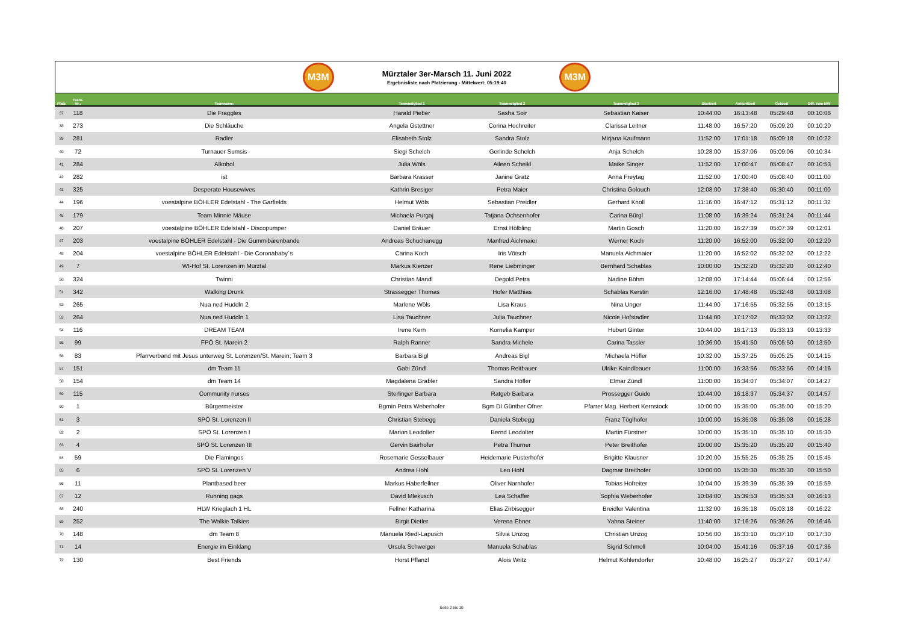M3M
Mürztaler 3er-Marsch 11. Juni 2022
Ergebnisliste nach Platzierung - Mittelwert: 05:19:40
M3M
| Platz | Team- Nr.: | Teamname: | Teammitglied 1 | Teammitglied 2 | Teammitglied 3 | Startzeit | Ankunftzeit | Gehzeit | Diff. zum MW |
| --- | --- | --- | --- | --- | --- | --- | --- | --- | --- |
| 37 | 118 | Die Fraggles | Harald Pieber | Sasha Soir | Sebastian Kaiser | 10:44:00 | 16:13:48 | 05:29:48 | 00:10:08 |
| 38 | 273 | Die Schläuche | Angela Gstettner | Corina Hochreiter | Clarissa Leitner | 11:48:00 | 16:57:20 | 05:09:20 | 00:10:20 |
| 39 | 281 | Radler | Elisabeth Stolz | Sandra Stolz | Mirjana Kaufmann | 11:52:00 | 17:01:18 | 05:09:18 | 00:10:22 |
| 40 | 72 | Turnauer Sumsis | Siegi Schelch | Gerlinde Schelch | Anja Schelch | 10:28:00 | 15:37:06 | 05:09:06 | 00:10:34 |
| 41 | 284 | Alkohol | Julia Wöls | Aileen Scheikl | Maike Singer | 11:52:00 | 17:00:47 | 05:08:47 | 00:10:53 |
| 42 | 282 | ist | Barbara Krasser | Janine Gratz | Anna Freytag | 11:52:00 | 17:00:40 | 05:08:40 | 00:11:00 |
| 43 | 325 | Desperate Housewives | Kathrin Bresiger | Petra Maier | Christina Golouch | 12:08:00 | 17:38:40 | 05:30:40 | 00:11:00 |
| 44 | 196 | voestalpine BÖHLER Edelstahl - The Garfields | Helmut Wöls | Sebastian Preidler | Gerhard Knoll | 11:16:00 | 16:47:12 | 05:31:12 | 00:11:32 |
| 45 | 179 | Team Minnie Mäuse | Michaela Purgaj | Tatjana Ochsenhofer | Carina Bürgl | 11:08:00 | 16:39:24 | 05:31:24 | 00:11:44 |
| 46 | 207 | voestalpine BÖHLER Edelstahl - Discopumper | Daniel Bräuer | Ernst Hölbling | Martin Gosch | 11:20:00 | 16:27:39 | 05:07:39 | 00:12:01 |
| 47 | 203 | voestalpine BÖHLER Edelstahl - Die Gummibärenbande | Andreas Schuchanegg | Manfred Aichmaier | Werner Koch | 11:20:00 | 16:52:00 | 05:32:00 | 00:12:20 |
| 48 | 204 | voestalpine BÖHLER Edelstahl - Die Coronababy`s | Carina Koch | Iris Vötsch | Manuela Aichmaier | 11:20:00 | 16:52:02 | 05:32:02 | 00:12:22 |
| 49 | 7 | WI-Hof St. Lorenzen im Mürztal | Markus Kienzer | Rene Liebminger | Bernhard Schablas | 10:00:00 | 15:32:20 | 05:32:20 | 00:12:40 |
| 50 | 324 | Twinni | Christian Mandl | Degold Petra | Nadine Böhm | 12:08:00 | 17:14:44 | 05:06:44 | 00:12:56 |
| 51 | 342 | Walking Drunk | Strassegger Thomas | Hofer Matthias | Schablas Kerstin | 12:16:00 | 17:48:48 | 05:32:48 | 00:13:08 |
| 52 | 265 | Nua ned Huddln 2 | Marlene Wöls | Lisa Kraus | Nina Unger | 11:44:00 | 17:16:55 | 05:32:55 | 00:13:15 |
| 53 | 264 | Nua ned Huddln 1 | Lisa Tauchner | Julia Tauchner | Nicole Hofstadler | 11:44:00 | 17:17:02 | 05:33:02 | 00:13:22 |
| 54 | 116 | DREAM TEAM | Irene Kern | Kornelia Kamper | Hubert Ginter | 10:44:00 | 16:17:13 | 05:33:13 | 00:13:33 |
| 55 | 99 | FPÖ St. Marein 2 | Ralph Ranner | Sandra Michele | Carina Tassler | 10:36:00 | 15:41:50 | 05:05:50 | 00:13:50 |
| 56 | 83 | Pfarrverband mit Jesus unterweg St. Lorenzen/St. Marein; Team 3 | Barbara Bigl | Andreas Bigl | Michaela Höfler | 10:32:00 | 15:37:25 | 05:05:25 | 00:14:15 |
| 57 | 151 | dm Team 11 | Gabi Zündl | Thomas Reitbauer | Ulrike Kaindlbauer | 11:00:00 | 16:33:56 | 05:33:56 | 00:14:16 |
| 58 | 154 | dm Team 14 | Magdalena Grabler | Sandra Höfler | Elmar Zündl | 11:00:00 | 16:34:07 | 05:34:07 | 00:14:27 |
| 59 | 115 | Community nurses | Sterlinger Barbara | Ratgeb Barbara | Prossegger Guido | 10:44:00 | 16:18:37 | 05:34:37 | 00:14:57 |
| 60 | 1 | Bürgermeister | Bgmin Petra Weberhofer | Bgm DI Günther Ofner | Pfarrer Mag. Herbert Kernstock | 10:00:00 | 15:35:00 | 05:35:00 | 00:15:20 |
| 61 | 3 | SPÖ St. Lorenzen II | Christian Stebegg | Daniela Stebegg | Franz Töglhofer | 10:00:00 | 15:35:08 | 05:35:08 | 00:15:28 |
| 62 | 2 | SPÖ St. Lorenzen I | Marion Leodolter | Bernd Leodolter | Martin Fürstner | 10:00:00 | 15:35:10 | 05:35:10 | 00:15:30 |
| 63 | 4 | SPÖ St. Lorenzen III | Gervin Bairhofer | Petra Thurner | Peter Breithofer | 10:00:00 | 15:35:20 | 05:35:20 | 00:15:40 |
| 64 | 59 | Die Flamingos | Rosemarie Gesselbauer | Heidemarie Pusterhofer | Brigitte Klausner | 10:20:00 | 15:55:25 | 05:35:25 | 00:15:45 |
| 65 | 6 | SPÖ St. Lorenzen V | Andrea Hohl | Leo Hohl | Dagmar Breithofer | 10:00:00 | 15:35:30 | 05:35:30 | 00:15:50 |
| 66 | 11 | Plantbased beer | Markus Haberfellner | Oliver Narnhofer | Tobias Hofreiter | 10:04:00 | 15:39:39 | 05:35:39 | 00:15:59 |
| 67 | 12 | Running gags | David Mlekusch | Lea Schaffer | Sophia Weberhofer | 10:04:00 | 15:39:53 | 05:35:53 | 00:16:13 |
| 68 | 240 | HLW Krieglach 1 HL | Fellner Katharina | Elias Zirbisegger | Breidler Valentina | 11:32:00 | 16:35:18 | 05:03:18 | 00:16:22 |
| 69 | 252 | The Walkie Talkies | Birgit Dietler | Verena Ebner | Yahna Steiner | 11:40:00 | 17:16:26 | 05:36:26 | 00:16:46 |
| 70 | 148 | dm Team 8 | Manuela Riedl-Lapusch | Silvia Unzog | Christian Unzog | 10:56:00 | 16:33:10 | 05:37:10 | 00:17:30 |
| 71 | 14 | Energie im Einklang | Ursula Schweiger | Manuela Schablas | Sigrid Schmoll | 10:04:00 | 15:41:16 | 05:37:16 | 00:17:36 |
| 72 | 130 | Best Friends | Horst Pflanzl | Alois Writz | Helmut Kohlendorfer | 10:48:00 | 16:25:27 | 05:37:27 | 00:17:47 |
Seite 2 bis 10